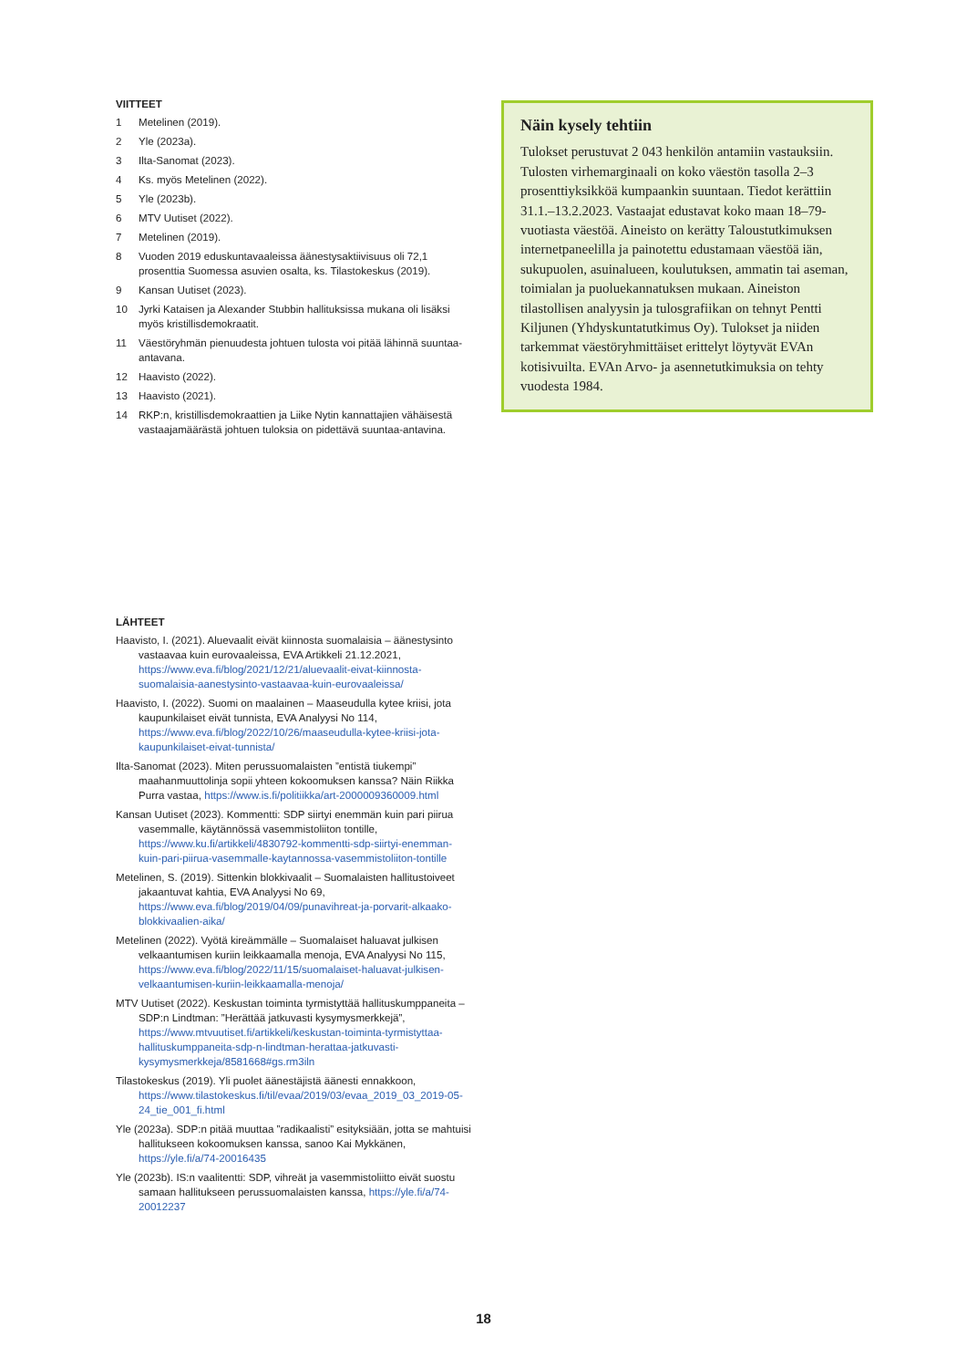VIITTEET
1 Metelinen (2019).
2 Yle (2023a).
3 Ilta-Sanomat (2023).
4 Ks. myös Metelinen (2022).
5 Yle (2023b).
6 MTV Uutiset (2022).
7 Metelinen (2019).
8 Vuoden 2019 eduskuntavaaleissa äänestysaktiivisuus oli 72,1 prosenttia Suomessa asuvien osalta, ks. Tilastokeskus (2019).
9 Kansan Uutiset (2023).
10 Jyrki Kataisen ja Alexander Stubbin hallituksissa mukana oli lisäksi myös kristillisdemokraatit.
11 Väestöryhmän pienuudesta johtuen tulosta voi pitää lähinnä suuntaa-antavana.
12 Haavisto (2022).
13 Haavisto (2021).
14 RKP:n, kristillisdemokraattien ja Liike Nytin kannattajien vähäisestä vastaajamäärästä johtuen tuloksia on pidettävä suuntaa-antavina.
LÄHTEET
Haavisto, I. (2021). Aluevaalit eivät kiinnosta suomalaisia – äänestysinto vastaavaa kuin eurovaaleissa, EVA Artikkeli 21.12.2021, https://www.eva.fi/blog/2021/12/21/aluevaalit-eivat-kiinnosta-suomalaisia-aanestysinto-vastaavaa-kuin-eurovaaleissa/
Haavisto, I. (2022). Suomi on maalainen – Maaseudulla kytee kriisi, jota kaupunkilaiset eivät tunnista, EVA Analyysi No 114, https://www.eva.fi/blog/2022/10/26/maaseudulla-kytee-kriisi-jota-kaupunkilaiset-eivat-tunnista/
Ilta-Sanomat (2023). Miten perussuomalaisten ”entistä tiukempi” maahanmuuttolinja sopii yhteen kokoomuksen kanssa? Näin Riikka Purra vastaa, https://www.is.fi/politiikka/art-2000009360009.html
Kansan Uutiset (2023). Kommentti: SDP siirtyi enemmän kuin pari piirua vasemmalle, käytännössä vasemmistoliiton tontille, https://www.ku.fi/artikkeli/4830792-kommentti-sdp-siirtyi-enemman-kuin-pari-piirua-vasemmalle-kaytannossa-vasemmistoliiton-tontille
Metelinen, S. (2019). Sittenkin blokkivaalit – Suomalaisten hallitustoiveet jakaantuvat kahtia, EVA Analyysi No 69, https://www.eva.fi/blog/2019/04/09/punavihreat-ja-porvarit-alkaako-blokkivaalien-aika/
Metelinen (2022). Vyötä kireämmälle – Suomalaiset haluavat julkisen velkaantumisen kuriin leikkaamalla menoja, EVA Analyysi No 115, https://www.eva.fi/blog/2022/11/15/suomalaiset-haluavat-julkisen-velkaantumisen-kuriin-leikkaamalla-menoja/
MTV Uutiset (2022). Keskustan toiminta tyrmistyttää hallituskumppaneita – SDP:n Lindtman: ”Herättää jatkuvasti kysymysmerkkejä”, https://www.mtvuutiset.fi/artikkeli/keskustan-toiminta-tyrmistyttaa-hallituskumppaneita-sdp-n-lindtman-herattaa-jatkuvasti-kysymysmerkkeja/8581668#gs.rm3iln
Tilastokeskus (2019). Yli puolet äänestäjistä äänesti ennakkoon, https://www.tilastokeskus.fi/til/evaa/2019/03/evaa_2019_03_2019-05-24_tie_001_fi.html
Yle (2023a). SDP:n pitää muuttaa ”radikaalisti” esityksiään, jotta se mahtuisi hallitukseen kokoomuksen kanssa, sanoo Kai Mykkänen, https://yle.fi/a/74-20016435
Yle (2023b). IS:n vaalitentti: SDP, vihreät ja vasemmistoliitto eivät suostu samaan hallitukseen perussuomalaisten kanssa, https://yle.fi/a/74-20012237
Näin kysely tehtiin
Tulokset perustuvat 2 043 henkilön antamiin vastauksiin. Tulosten virhemarginaali on koko väestön tasolla 2–3 prosenttiyksikköä kumpaankin suuntaan. Tiedot kerättiin 31.1.–13.2.2023. Vastaajat edustavat koko maan 18–79-vuotiasta väestöä. Aineisto on kerätty Taloustutkimuksen internetpaneelilla ja painotettu edustamaan väestöä iän, sukupuolen, asuinalueen, koulutuksen, ammatin tai aseman, toimialan ja puoluekannatuksen mukaan. Aineiston tilastollisen analyysin ja tulosgrafiikan on tehnyt Pentti Kiljunen (Yhdyskuntatutkimus Oy). Tulokset ja niiden tarkemmat väestöryhmittäiset erittelyt löytyvät EVAn kotisivuilta. EVAn Arvo- ja asennetutkimuksia on tehty vuodesta 1984.
18